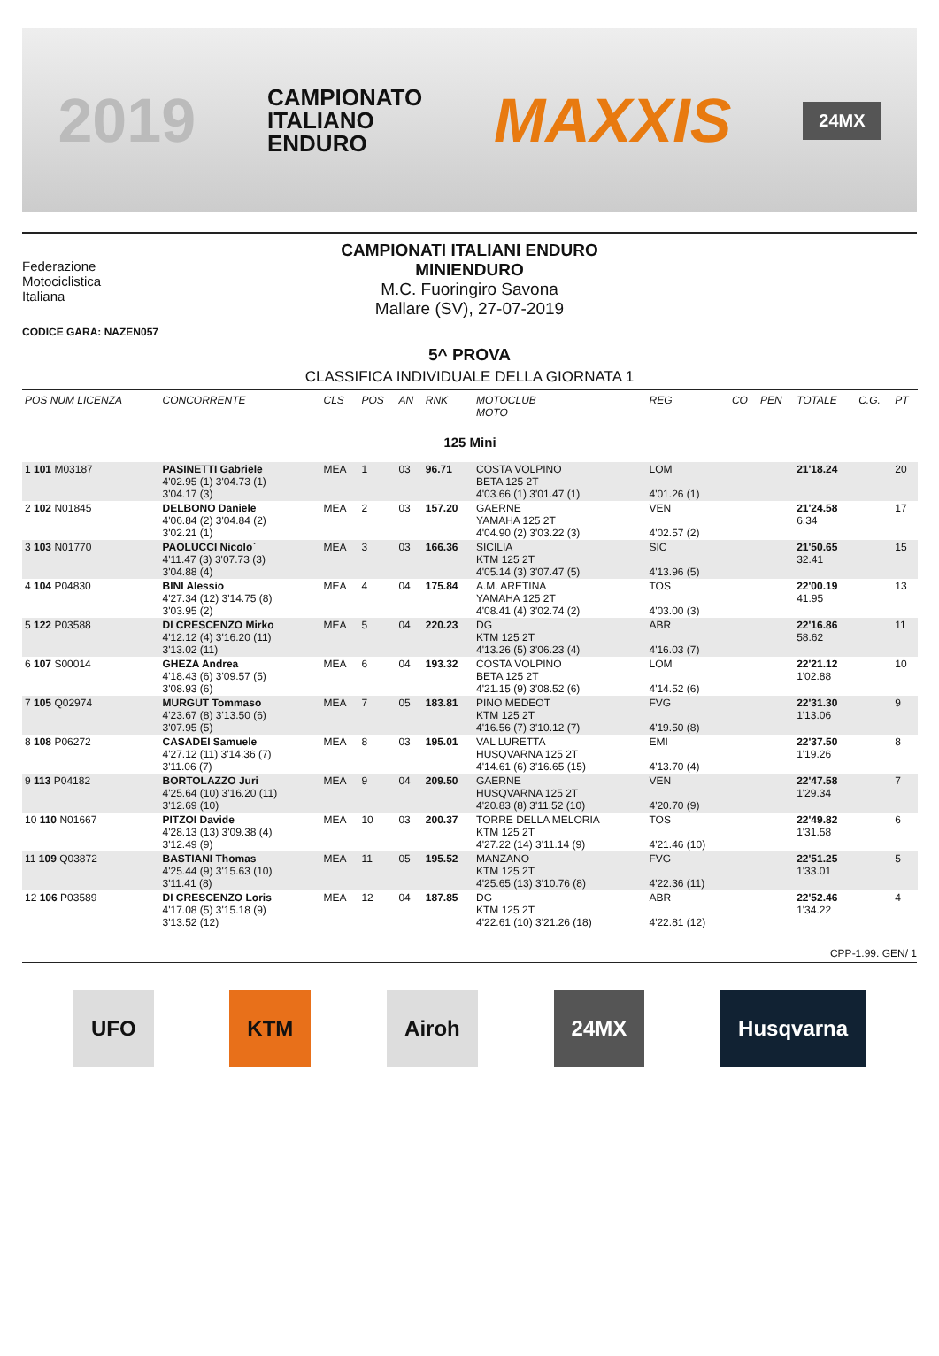2019 CAMPIONATO
ITALIANO
ENDURO MAXXIS 24MX
Federazione
Motociclistica
Italiana
CAMPIONATI ITALIANI ENDURO
MINIENDURO
M.C. Fuoringiro Savona
Mallare (SV), 27-07-2019
CODICE GARA: NAZEN057
5^ PROVA
CLASSIFICA INDIVIDUALE DELLA GIORNATA 1
| POS NUM LICENZA | CONCORRENTE | CLS | POS | AN | RNK | MOTOCLUB MOTO | REG | CO | PEN | TOTALE | C.G. | PT |
| --- | --- | --- | --- | --- | --- | --- | --- | --- | --- | --- | --- | --- |
| 125 Mini | | | | | | | | | | | | |
| 1 101 M03187 | PASINETTI Gabriele 4'02.95 (1) 3'04.73 (1) 3'04.17 (3) | MEA | 1 | 03 | 96.71 | COSTA VOLPINO BETA 125 2T 4'03.66 (1) 3'01.47 (1) | LOM 4'01.26 (1) | | | 21'18.24 | | 20 |
| 2 102 N01845 | DELBONO Daniele 4'06.84 (2) 3'04.84 (2) 3'02.21 (1) | MEA | 2 | 03 | 157.20 | GAERNE YAMAHA 125 2T 4'04.90 (2) 3'03.22 (3) | VEN 4'02.57 (2) | | | 21'24.58 6.34 | | 17 |
| 3 103 N01770 | PAOLUCCI Nicolo` 4'11.47 (3) 3'07.73 (3) 3'04.88 (4) | MEA | 3 | 03 | 166.36 | SICILIA KTM 125 2T 4'05.14 (3) 3'07.47 (5) | SIC 4'13.96 (5) | | | 21'50.65 32.41 | | 15 |
| 4 104 P04830 | BINI Alessio 4'27.34 (12) 3'14.75 (8) 3'03.95 (2) | MEA | 4 | 04 | 175.84 | A.M. ARETINA YAMAHA 125 2T 4'08.41 (4) 3'02.74 (2) | TOS 4'03.00 (3) | | | 22'00.19 41.95 | | 13 |
| 5 122 P03588 | DI CRESCENZO Mirko 4'12.12 (4) 3'16.20 (11) 3'13.02 (11) | MEA | 5 | 04 | 220.23 | DG KTM 125 2T 4'13.26 (5) 3'06.23 (4) | ABR 4'16.03 (7) | | | 22'16.86 58.62 | | 11 |
| 6 107 S00014 | GHEZA Andrea 4'18.43 (6) 3'09.57 (5) 3'08.93 (6) | MEA | 6 | 04 | 193.32 | COSTA VOLPINO BETA 125 2T 4'21.15 (9) 3'08.52 (6) | LOM 4'14.52 (6) | | | 22'21.12 1'02.88 | | 10 |
| 7 105 Q02974 | MURGUT Tommaso 4'23.67 (8) 3'13.50 (6) 3'07.95 (5) | MEA | 7 | 05 | 183.81 | PINO MEDEOT KTM 125 2T 4'16.56 (7) 3'10.12 (7) | FVG 4'19.50 (8) | | | 22'31.30 1'13.06 | | 9 |
| 8 108 P06272 | CASADEI Samuele 4'27.12 (11) 3'14.36 (7) 3'11.06 (7) | MEA | 8 | 03 | 195.01 | VAL LURETTA HUSQVARNA 125 2T 4'14.61 (6) 3'16.65 (15) | EMI 4'13.70 (4) | | | 22'37.50 1'19.26 | | 8 |
| 9 113 P04182 | BORTOLAZZO Juri 4'25.64 (10) 3'16.20 (11) 3'12.69 (10) | MEA | 9 | 04 | 209.50 | GAERNE HUSQVARNA 125 2T 4'20.83 (8) 3'11.52 (10) | VEN 4'20.70 (9) | | | 22'47.58 1'29.34 | | 7 |
| 10 110 N01667 | PITZOI Davide 4'28.13 (13) 3'09.38 (4) 3'12.49 (9) | MEA | 10 | 03 | 200.37 | TORRE DELLA MELORIA KTM 125 2T 4'27.22 (14) 3'11.14 (9) | TOS 4'21.46 (10) | | | 22'49.82 1'31.58 | | 6 |
| 11 109 Q03872 | BASTIANI Thomas 4'25.44 (9) 3'15.63 (10) 3'11.41 (8) | MEA | 11 | 05 | 195.52 | MANZANO KTM 125 2T 4'25.65 (13) 3'10.76 (8) | FVG 4'22.36 (11) | | | 22'51.25 1'33.01 | | 5 |
| 12 106 P03589 | DI CRESCENZO Loris 4'17.08 (5) 3'15.18 (9) 3'13.52 (12) | MEA | 12 | 04 | 187.85 | DG KTM 125 2T 4'22.61 (10) 3'21.26 (18) | ABR 4'22.81 (12) | | | 22'52.46 1'34.22 | | 4 |
CPP-1.99. GEN/ 1
UFO KTM Airoh 24MX Husqvarna